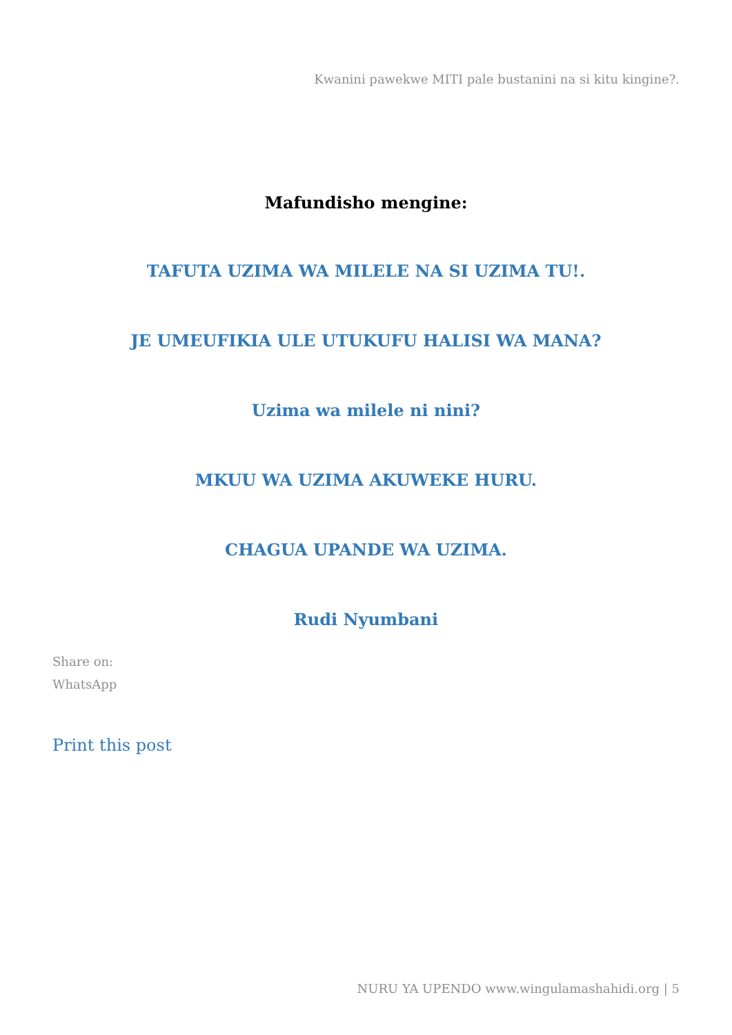Kwanini pawekwe MITI pale bustanini na si kitu kingine?.
Mafundisho mengine:
TAFUTA UZIMA WA MILELE NA SI UZIMA TU!.
JE UMEUFIKIA ULE UTUKUFU HALISI WA MANA?
Uzima wa milele ni nini?
MKUU WA UZIMA AKUWEKE HURU.
CHAGUA UPANDE WA UZIMA.
Rudi Nyumbani
Share on:
WhatsApp
Print this post
NURU YA UPENDO www.wingulamashahidi.org | 5